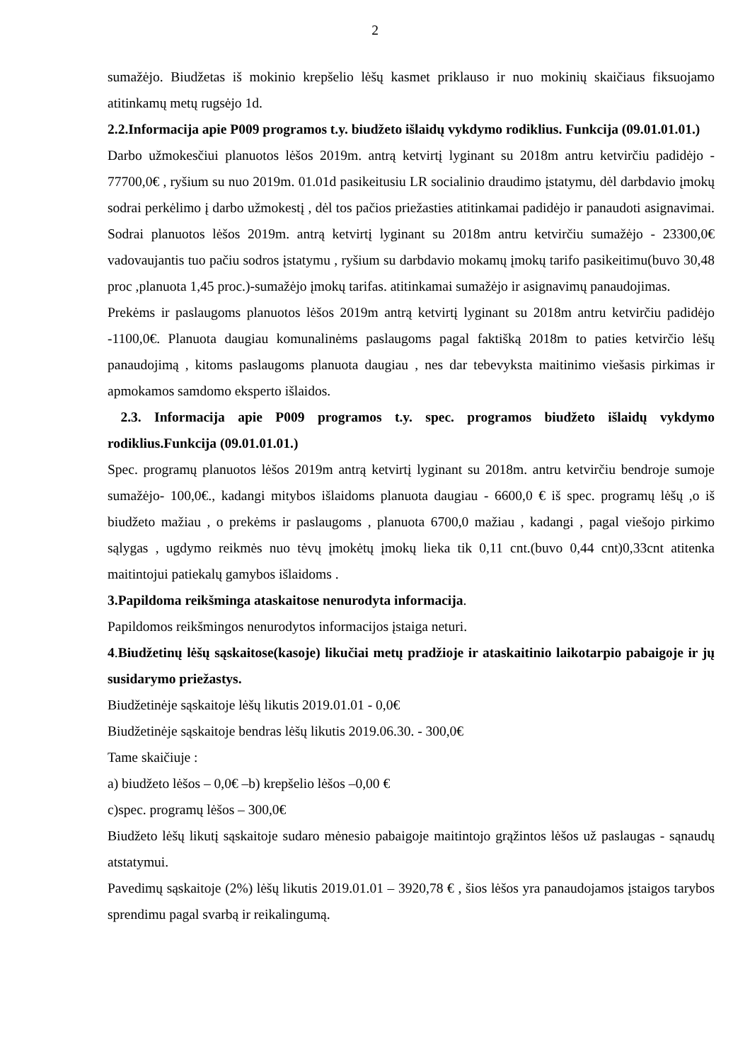2
sumažėjo. Biudžetas iš mokinio krepšelio lėšų kasmet priklauso ir nuo mokinių skaičiaus fiksuojamo atitinkamų metų rugsėjo 1d.
2.2.Informacija apie P009 programos t.y. biudžeto išlaidų vykdymo rodiklius. Funkcija (09.01.01.01.)
Darbo užmokesčiui planuotos lėšos 2019m. antrą ketvirtį lyginant su 2018m antru ketvirčiu padidėjo - 77700,0€ , ryšium su nuo 2019m. 01.01d pasikeitusiu LR socialinio draudimo įstatymu, dėl darbdavio įmokų sodrai perkėlimo į darbo užmokestį , dėl tos pačios priežasties atitinkamai padidėjo ir panaudoti asignavimai. Sodrai planuotos lėšos 2019m. antrą ketvirtį lyginant su 2018m antru ketvirčiu sumažėjo - 23300,0€ vadovaujantis tuo pačiu sodros įstatymu , ryšium su darbdavio mokamų įmokų tarifo pasikeitimu(buvo 30,48 proc ,planuota 1,45 proc.)-sumažėjo įmokų tarifas. atitinkamai sumažėjo ir asignavimų panaudojimas.
Prekėms ir paslaugoms planuotos lėšos 2019m antrą ketvirtį lyginant su 2018m antru ketvirčiu padidėjo -1100,0€. Planuota daugiau komunalinėms paslaugoms pagal faktišką 2018m to paties ketvirčio lėšų panaudojimą , kitoms paslaugoms planuota daugiau , nes dar tebevyksta maitinimo viešasis pirkimas ir apmokamos samdomo eksperto išlaidos.
2.3. Informacija apie P009 programos t.y. spec. programos biudžeto išlaidų vykdymo rodiklius.Funkcija (09.01.01.01.)
Spec. programų planuotos lėšos 2019m antrą ketvirtį lyginant su 2018m. antru ketvirčiu bendroje sumoje sumažėjo- 100,0€., kadangi mitybos išlaidoms planuota daugiau - 6600,0 € iš spec. programų lėšų ,o iš biudžeto mažiau , o prekėms ir paslaugoms , planuota 6700,0 mažiau , kadangi , pagal viešojo pirkimo sąlygas , ugdymo reikmės nuo tėvų įmokėtų įmokų lieka tik 0,11 cnt.(buvo 0,44 cnt)0,33cnt atitenka maitintojui patiekalų gamybos išlaidoms .
3.Papildoma reikšminga ataskaitose nenurodyta informacija.
Papildomos reikšmingos nenurodytos informacijos įstaiga neturi.
4.Biudžetinų lėšų sąskaitose(kasoje) likučiai metų pradžioje ir ataskaitinio laikotarpio pabaigoje ir jų susidarymo priežastys.
Biudžetinėje sąskaitoje lėšų likutis 2019.01.01 - 0,0€
Biudžetinėje sąskaitoje bendras lėšų likutis 2019.06.30. - 300,0€
Tame skaičiuje :
a) biudžeto lėšos – 0,0€ –b) krepšelio lėšos –0,00 €
c)spec. programų lėšos – 300,0€
Biudžeto lėšų likutį sąskaitoje sudaro mėnesio pabaigoje maitintojo grąžintos lėšos už paslaugas - sąnaudų atstatymui.
Pavedimų sąskaitoje (2%) lėšų likutis 2019.01.01 – 3920,78 € , šios lėšos yra panaudojamos įstaigos tarybos sprendimu pagal svarbą ir reikalingumą.